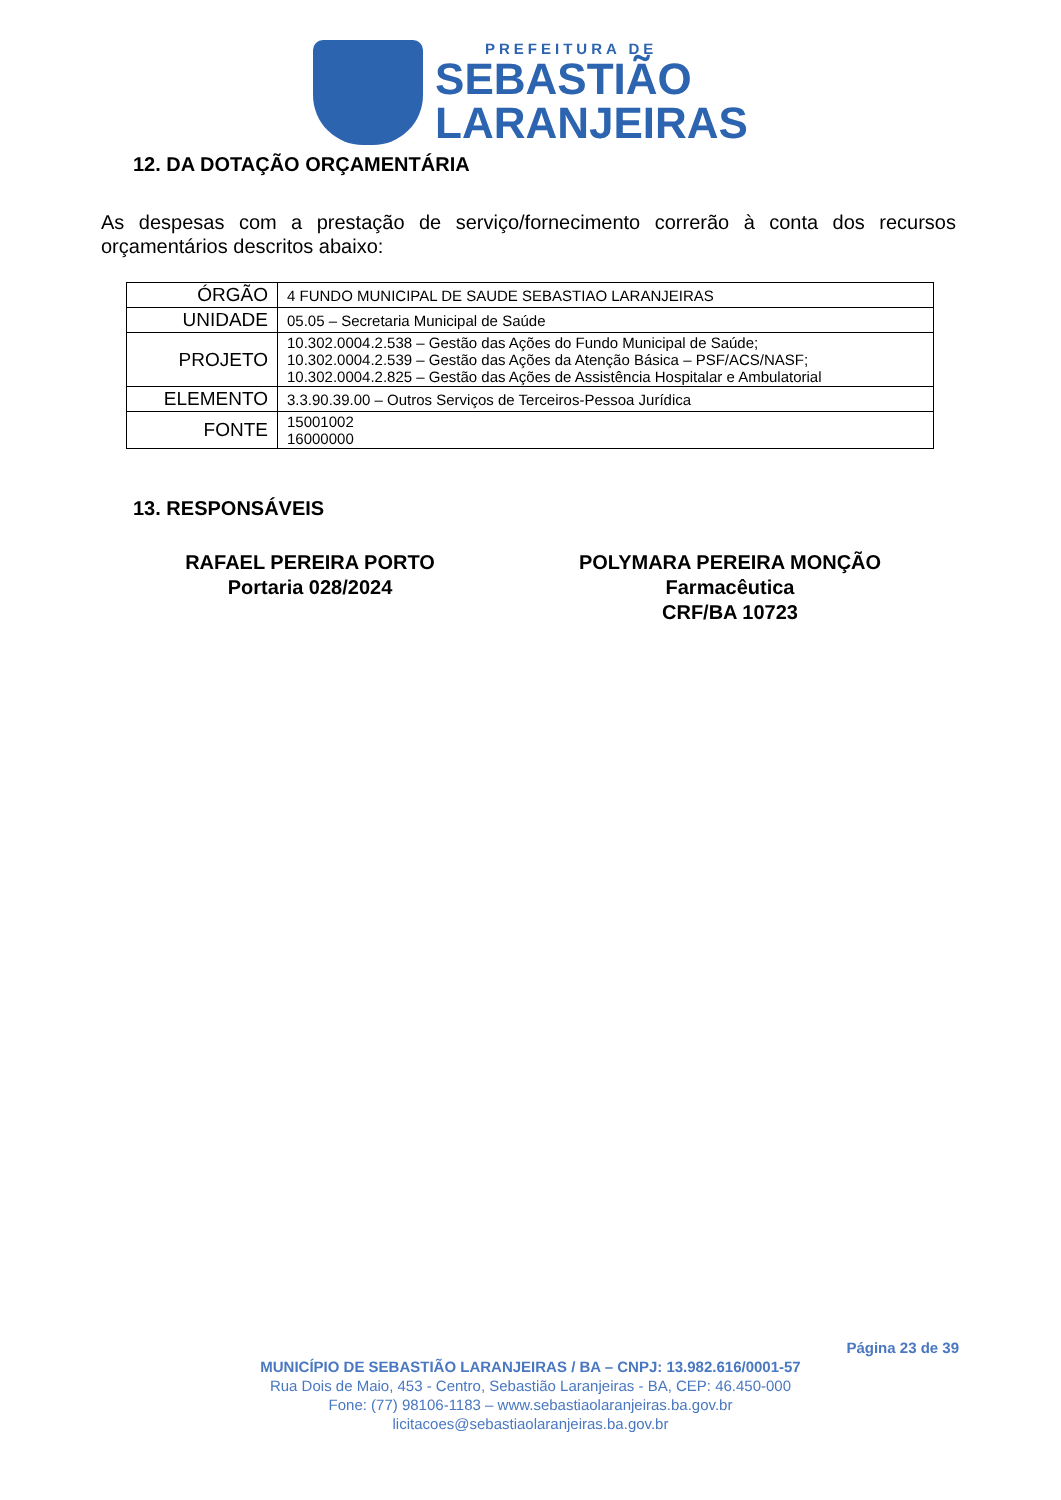PREFEITURA DE
SEBASTIÃO
LARANJEIRAS
12. DA DOTAÇÃO ORÇAMENTÁRIA
As despesas com a prestação de serviço/fornecimento correrão à conta dos recursos orçamentários descritos abaixo:
| ÓRGÃO | 4 FUNDO MUNICIPAL DE SAUDE SEBASTIAO LARANJEIRAS |
| UNIDADE | 05.05 – Secretaria Municipal de Saúde |
| PROJETO | 10.302.0004.2.538 – Gestão das Ações do Fundo Municipal de Saúde; 10.302.0004.2.539 – Gestão das Ações da Atenção Básica – PSF/ACS/NASF; 10.302.0004.2.825 – Gestão das Ações de Assistência Hospitalar e Ambulatorial |
| ELEMENTO | 3.3.90.39.00 – Outros Serviços de Terceiros-Pessoa Jurídica |
| FONTE | 15001002 16000000 |
13. RESPONSÁVEIS
RAFAEL PEREIRA PORTO
Portaria 028/2024
POLYMARA PEREIRA MONÇÃO
Farmacêutica
CRF/BA 10723
Página 23 de 39
MUNICÍPIO DE SEBASTIÃO LARANJEIRAS / BA – CNPJ: 13.982.616/0001-57
Rua Dois de Maio, 453 - Centro, Sebastião Laranjeiras - BA, CEP: 46.450-000
Fone: (77) 98106-1183 – www.sebastiaolaranjeiras.ba.gov.br
licitacoes@sebastiaolaranjeiras.ba.gov.br